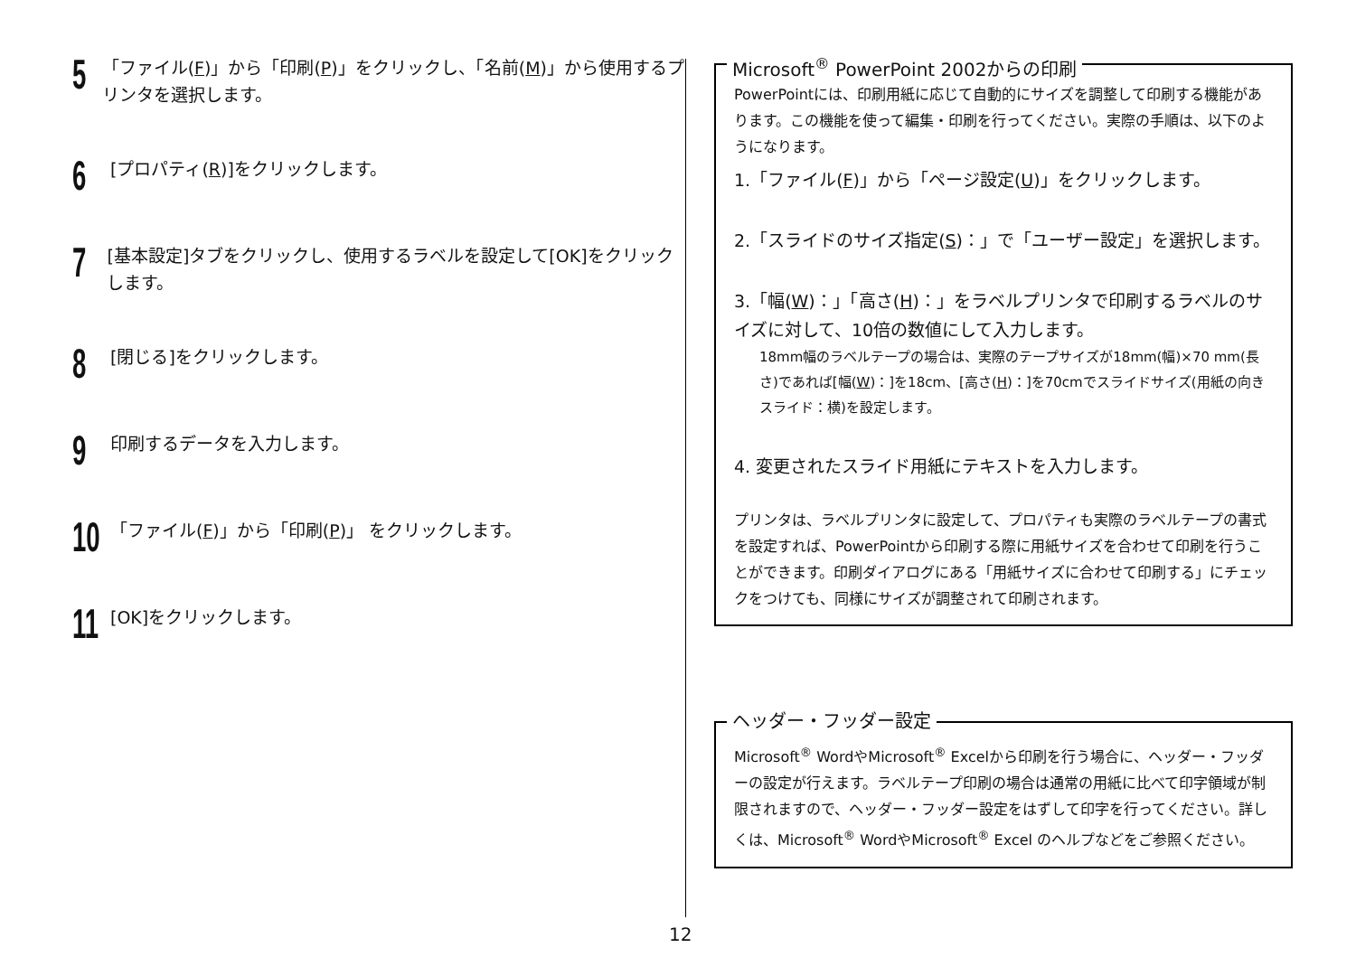5
「ファイル(F)」から「印刷(P)」をクリックし、「名前(M)」から使用するプリンタを選択します。
6
[プロパティ(R)]をクリックします。
7
[基本設定]タブをクリックし、使用するラベルを設定して[OK]をクリックします。
8
[閉じる]をクリックします。
9
印刷するデータを入力します。
10
「ファイル(F)」から「印刷(P)」 をクリックします。
11
[OK]をクリックします。
Microsoft<sup>®</sup> PowerPoint 2002からの印刷
PowerPointには、印刷用紙に応じて自動的にサイズを調整して印刷する機能があります。この機能を使って編集・印刷を行ってください。実際の手順は、以下のようになります。
1.「ファイル(F)」から「ページ設定(U)」をクリックします。
2.「スライドのサイズ指定(S)：」で「ユーザー設定」を選択します。
3.「幅(W)：」「高さ(H)：」をラベルプリンタで印刷するラベルのサイズに対して、10倍の数値にして入力します。
18mm幅のラベルテープの場合は、実際のテープサイズが18mm(幅)×70 mm(長さ)であれば[幅(W)：]を18cm、[高さ(H)：]を70cmでスライドサイズ(用紙の向き　スライド：横)を設定します。
4. 変更されたスライド用紙にテキストを入力します。
プリンタは、ラベルプリンタに設定して、プロパティも実際のラベルテープの書式を設定すれば、PowerPointから印刷する際に用紙サイズを合わせて印刷を行うことができます。印刷ダイアログにある「用紙サイズに合わせて印刷する」にチェックをつけても、同様にサイズが調整されて印刷されます。
ヘッダー・フッダー設定
Microsoft<sup>®</sup> WordやMicrosoft<sup>®</sup> Excelから印刷を行う場合に、ヘッダー・フッダーの設定が行えます。ラベルテープ印刷の場合は通常の用紙に比べて印字領域が制限されますので、ヘッダー・フッダー設定をはずして印字を行ってください。詳しくは、Microsoft<sup>®</sup> WordやMicrosoft<sup>®</sup> Excel のヘルプなどをご参照ください。
12